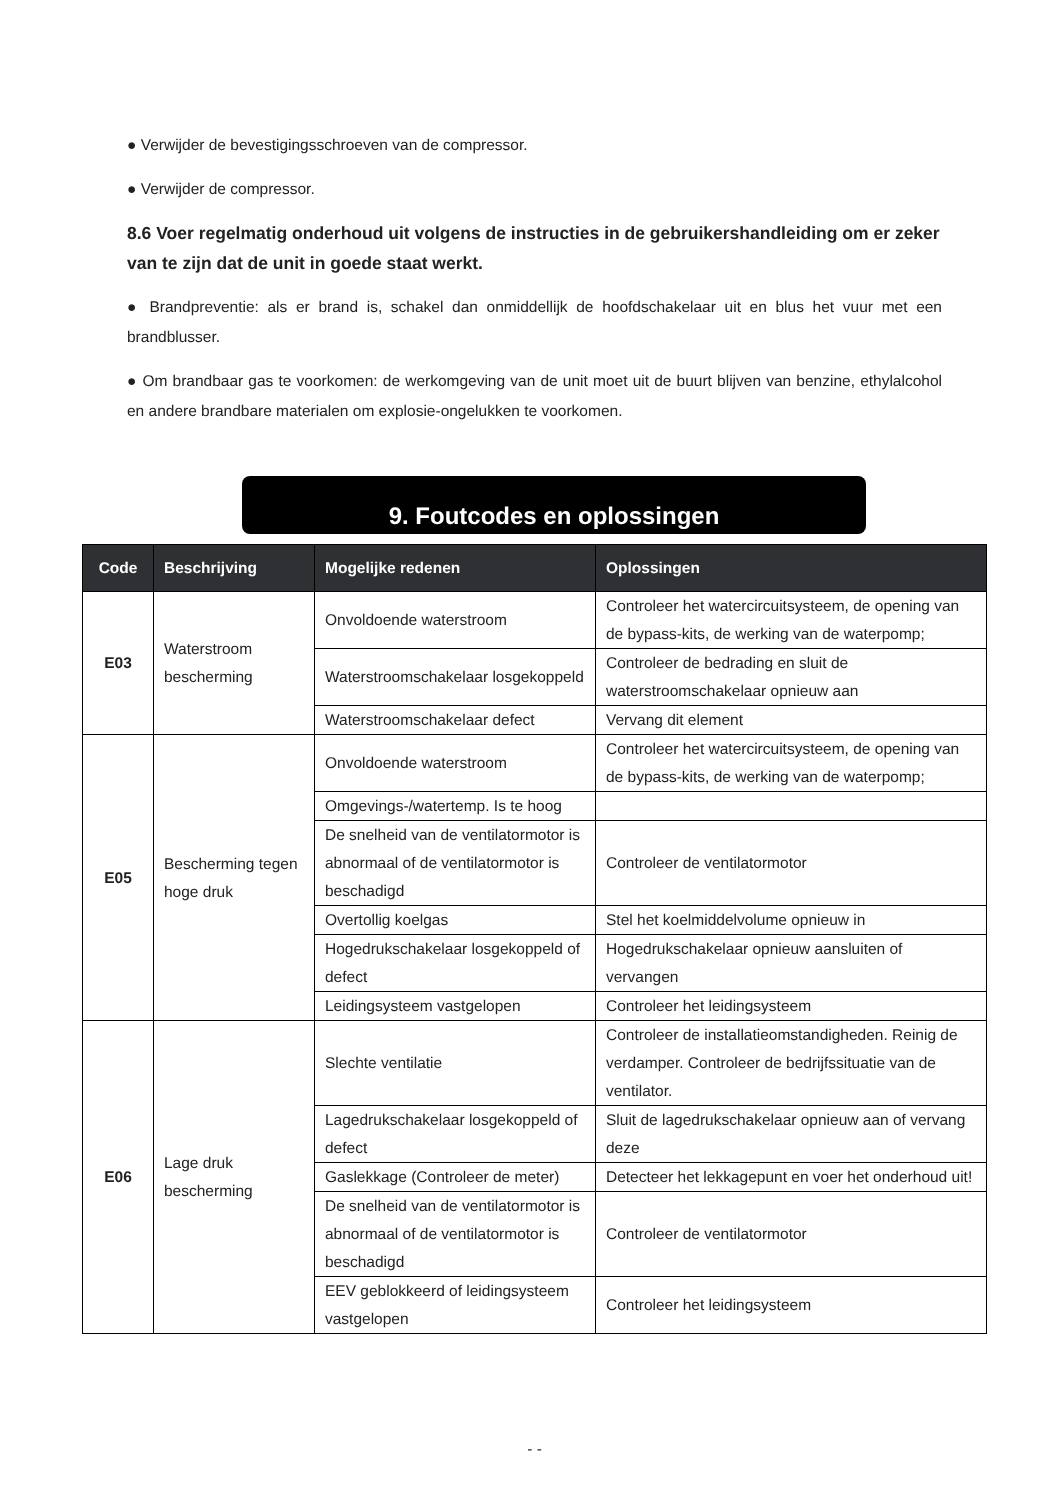● Verwijder de bevestigingsschroeven van de compressor.
● Verwijder de compressor.
8.6 Voer regelmatig onderhoud uit volgens de instructies in de gebruikershandleiding om er zeker van te zijn dat de unit in goede staat werkt.
● Brandpreventie: als er brand is, schakel dan onmiddellijk de hoofdschakelaar uit en blus het vuur met een brandblusser.
● Om brandbaar gas te voorkomen: de werkomgeving van de unit moet uit de buurt blijven van benzine, ethylalcohol en andere brandbare materialen om explosie-ongelukken te voorkomen.
9. Foutcodes en oplossingen
| Code | Beschrijving | Mogelijke redenen | Oplossingen |
| --- | --- | --- | --- |
| E03 | Waterstroom bescherming | Onvoldoende waterstroom | Controleer het watercircuitsysteem, de opening van de bypass-kits, de werking van de waterpomp; |
| | | Waterstroomschakelaar losgekoppeld | Controleer de bedrading en sluit de waterstroomschakelaar opnieuw aan |
| | | Waterstroomschakelaar defect | Vervang dit element |
| E05 | Bescherming tegen hoge druk | Onvoldoende waterstroom | Controleer het watercircuitsysteem, de opening van de bypass-kits, de werking van de waterpomp; |
| | | Omgevings-/watertemp. Is te hoog | |
| | | De snelheid van de ventilatormotor is abnormaal of de ventilatormotor is beschadigd | Controleer de ventilatormotor |
| | | Overtollig koelgas | Stel het koelmiddelvolume opnieuw in |
| | | Hogedrukschakelaar losgekoppeld of defect | Hogedrukschakelaar opnieuw aansluiten of vervangen |
| | | Leidingsysteem vastgelopen | Controleer het leidingsysteem |
| E06 | Lage druk bescherming | Slechte ventilatie | Controleer de installatieomstandigheden. Reinig de verdamper. Controleer de bedrijfssituatie van de ventilator. |
| | | Lagedrukschakelaar losgekoppeld of defect | Sluit de lagedrukschakelaar opnieuw aan of vervang deze |
| | | Gaslekkage (Controleer de meter) | Detecteer het lekkagepunt en voer het onderhoud uit! |
| | | De snelheid van de ventilatormotor is abnormaal of de ventilatormotor is beschadigd | Controleer de ventilatormotor |
| | | EEV geblokkeerd of leidingsysteem vastgelopen | Controleer het leidingsysteem |
- -